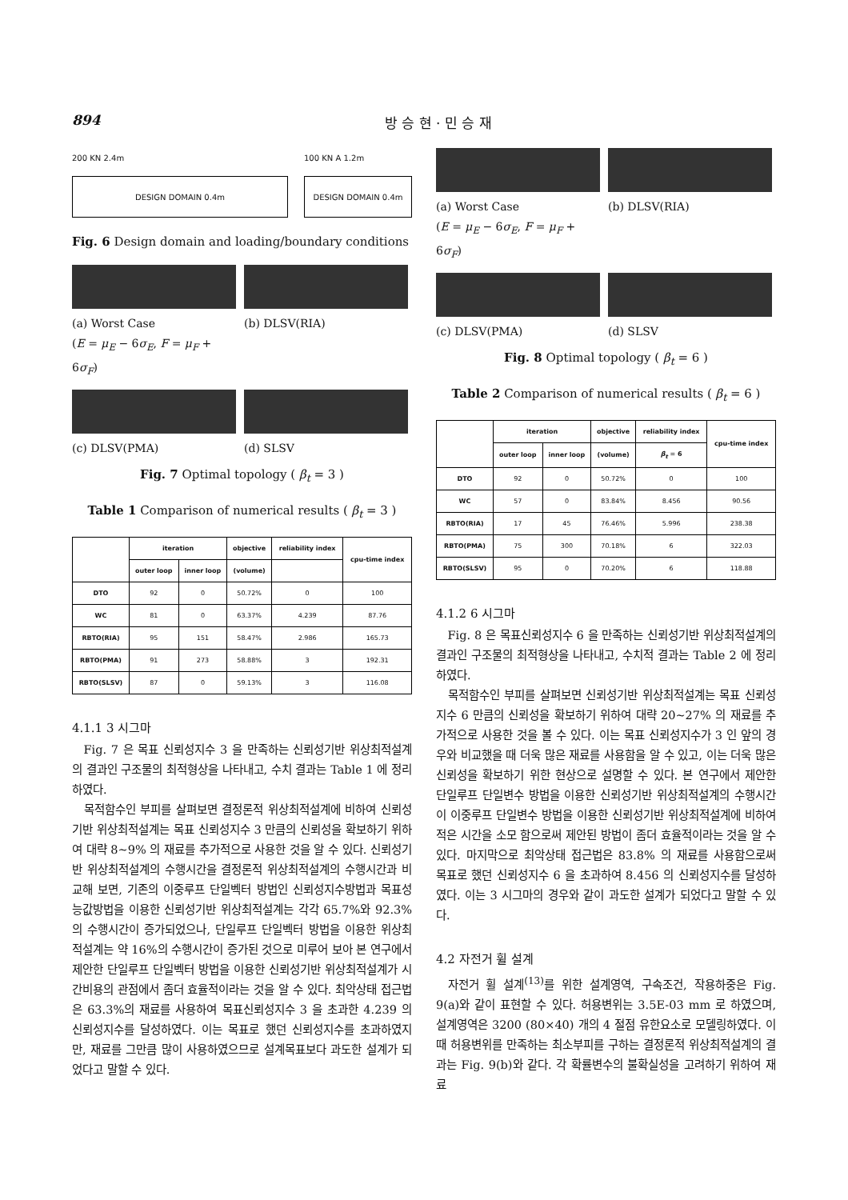894 방 승 현 · 민 승 재
200 KN 2.4m
DESIGN DOMAIN 0.4m
100 KN A 1.2m
DESIGN DOMAIN 0.4m
Fig. 6 Design domain and loading/boundary conditions
(a) Worst Case
(E = μ<sub>E</sub> − 6σ<sub>E</sub>, F = μ<sub>F</sub> + 6σ<sub>F</sub>)
(b) DLSV(RIA)
(c) DLSV(PMA)
(d) SLSV
Fig. 7 Optimal topology ( β<sub>t</sub> = 3 )
Table 1 Comparison of numerical results ( β<sub>t</sub> = 3 )
| | iteration | | objective | reliability index | cpu-time index |
| --- | --- | --- | --- | --- | --- |
| | outer loop | inner loop | (volume) | | |
| DTO | 92 | 0 | 50.72% | 0 | 100 |
| WC | 81 | 0 | 63.37% | 4.239 | 87.76 |
| RBTO(RIA) | 95 | 151 | 58.47% | 2.986 | 165.73 |
| RBTO(PMA) | 91 | 273 | 58.88% | 3 | 192.31 |
| RBTO(SLSV) | 87 | 0 | 59.13% | 3 | 116.08 |
4.1.1 3 시그마
Fig. 7 은 목표 신뢰성지수 3 을 만족하는 신뢰성기반 위상최적설계의 결과인 구조물의 최적형상을 나타내고, 수치 결과는 Table 1 에 정리하였다.
목적함수인 부피를 살펴보면 결정론적 위상최적설계에 비하여 신뢰성기반 위상최적설계는 목표 신뢰성지수 3 만큼의 신뢰성을 확보하기 위하여 대략 8~9% 의 재료를 추가적으로 사용한 것을 알 수 있다. 신뢰성기반 위상최적설계의 수행시간을 결정론적 위상최적설계의 수행시간과 비교해 보면, 기존의 이중루프 단일벡터 방법인 신뢰성지수방법과 목표성능값방법을 이용한 신뢰성기반 위상최적설계는 각각 65.7%와 92.3%의 수행시간이 증가되었으나, 단일루프 단일벡터 방법을 이용한 위상최적설계는 약 16%의 수행시간이 증가된 것으로 미루어 보아 본 연구에서 제안한 단일루프 단일벡터 방법을 이용한 신뢰성기반 위상최적설계가 시간비용의 관점에서 좀더 효율적이라는 것을 알 수 있다. 최악상태 접근법은 63.3%의 재료를 사용하여 목표신뢰성지수 3 을 초과한 4.239 의 신뢰성지수를 달성하였다. 이는 목표로 했던 신뢰성지수를 초과하였지만, 재료를 그만큼 많이 사용하였으므로 설계목표보다 과도한 설계가 되었다고 말할 수 있다.
(a) Worst Case
(E = μ<sub>E</sub> − 6σ<sub>E</sub>, F = μ<sub>F</sub> + 6σ<sub>F</sub>)
(b) DLSV(RIA)
(c) DLSV(PMA)
(d) SLSV
Fig. 8 Optimal topology ( β<sub>t</sub> = 6 )
Table 2 Comparison of numerical results ( β<sub>t</sub> = 6 )
| | iteration | | objective | reliability index | cpu-time index |
| --- | --- | --- | --- | --- | --- |
| | outer loop | inner loop | (volume) | β<sub>t</sub> = 6 | |
| DTO | 92 | 0 | 50.72% | 0 | 100 |
| WC | 57 | 0 | 83.84% | 8.456 | 90.56 |
| RBTO(RIA) | 17 | 45 | 76.46% | 5.996 | 238.38 |
| RBTO(PMA) | 75 | 300 | 70.18% | 6 | 322.03 |
| RBTO(SLSV) | 95 | 0 | 70.20% | 6 | 118.88 |
4.1.2 6 시그마
Fig. 8 은 목표신뢰성지수 6 을 만족하는 신뢰성기반 위상최적설계의 결과인 구조물의 최적형상을 나타내고, 수치적 결과는 Table 2 에 정리하였다.
목적함수인 부피를 살펴보면 신뢰성기반 위상최적설계는 목표 신뢰성지수 6 만큼의 신뢰성을 확보하기 위하여 대략 20~27% 의 재료를 추가적으로 사용한 것을 볼 수 있다. 이는 목표 신뢰성지수가 3 인 앞의 경우와 비교했을 때 더욱 많은 재료를 사용함을 알 수 있고, 이는 더욱 많은 신뢰성을 확보하기 위한 현상으로 설명할 수 있다. 본 연구에서 제안한 단일루프 단일변수 방법을 이용한 신뢰성기반 위상최적설계의 수행시간이 이중루프 단일변수 방법을 이용한 신뢰성기반 위상최적설계에 비하여 적은 시간을 소모 함으로써 제안된 방법이 좀더 효율적이라는 것을 알 수 있다. 마지막으로 최악상태 접근법은 83.8% 의 재료를 사용함으로써 목표로 했던 신뢰성지수 6 을 초과하여 8.456 의 신뢰성지수를 달성하였다. 이는 3 시그마의 경우와 같이 과도한 설계가 되었다고 말할 수 있다.
4.2 자전거 휠 설계
자전거 휠 설계<sup>(13)</sup>를 위한 설계영역, 구속조건, 작용하중은 Fig. 9(a)와 같이 표현할 수 있다. 허용변위는 3.5E-03 mm 로 하였으며, 설계영역은 3200 (80×40) 개의 4 절점 유한요소로 모델링하였다. 이때 허용변위를 만족하는 최소부피를 구하는 결정론적 위상최적설계의 결과는 Fig. 9(b)와 같다. 각 확률변수의 불확실성을 고려하기 위하여 재료